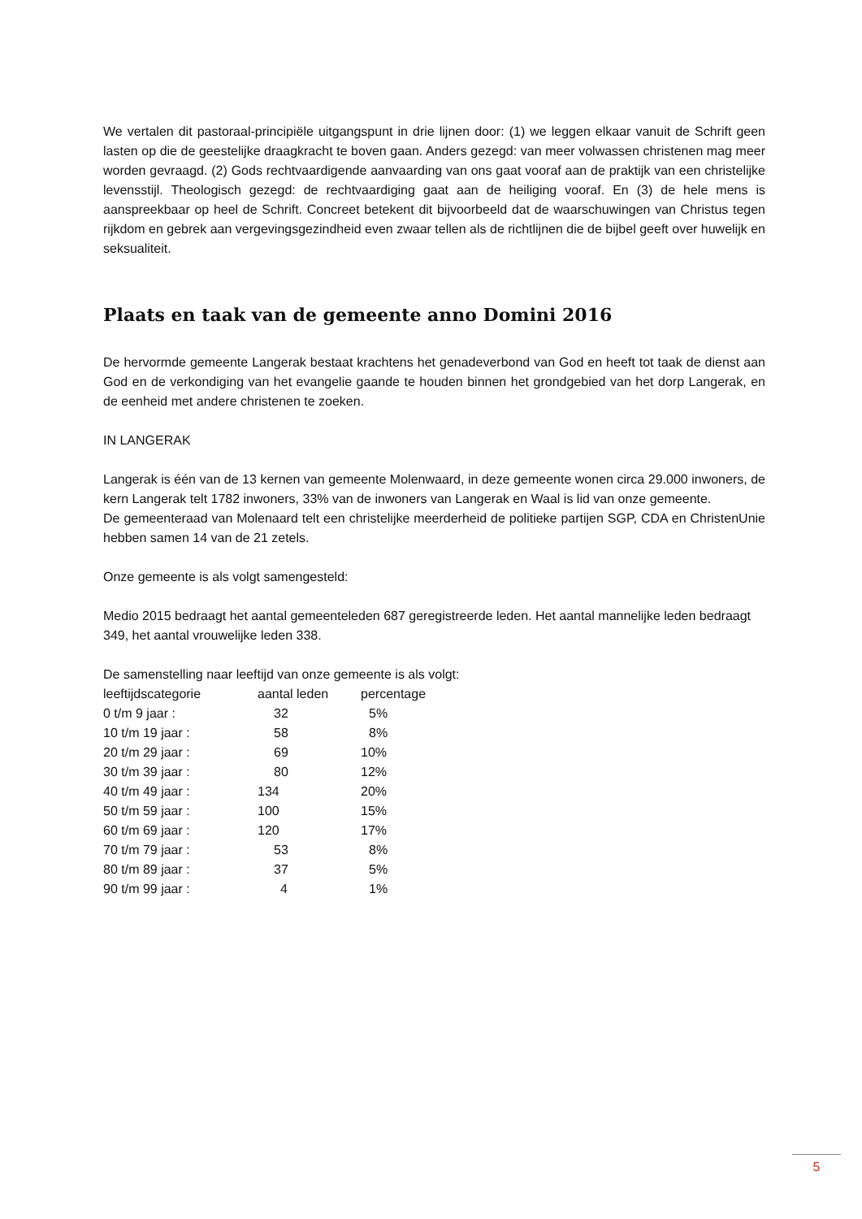We vertalen dit pastoraal-principiële uitgangspunt in drie lijnen door: (1) we leggen elkaar vanuit de Schrift geen lasten op die de geestelijke draagkracht te boven gaan. Anders gezegd: van meer volwassen christenen mag meer worden gevraagd. (2) Gods rechtvaardigende aanvaarding van ons gaat vooraf aan de praktijk van een christelijke levensstijl. Theologisch gezegd: de rechtvaardiging gaat aan de heiliging vooraf. En (3) de hele mens is aanspreekbaar op heel de Schrift. Concreet betekent dit bijvoorbeeld dat de waarschuwingen van Christus tegen rijkdom en gebrek aan vergevingsgezindheid even zwaar tellen als de richtlijnen die de bijbel geeft over huwelijk en seksualiteit.
Plaats en taak van de gemeente anno Domini 2016
De hervormde gemeente Langerak bestaat krachtens het genadeverbond van God en heeft tot taak de dienst aan God en de verkondiging van het evangelie gaande te houden binnen het grondgebied van het dorp Langerak, en de eenheid met andere christenen te zoeken.
IN LANGERAK
Langerak is één van de 13 kernen van gemeente Molenwaard, in deze gemeente wonen circa 29.000 inwoners, de kern Langerak telt 1782 inwoners, 33% van de inwoners van Langerak en Waal is lid van onze gemeente.
De gemeenteraad van Molenaard telt een christelijke meerderheid de politieke partijen SGP, CDA en ChristenUnie hebben samen 14 van de 21 zetels.
Onze gemeente is als volgt samengesteld:
Medio 2015 bedraagt het aantal gemeenteleden 687 geregistreerde leden. Het aantal mannelijke leden bedraagt 349, het aantal vrouwelijke leden 338.
De samenstelling naar leeftijd van onze gemeente is als volgt:
| leeftijdscategorie | aantal leden | percentage |
| 0 t/m 9 jaar : | 32 | 5% |
| 10 t/m 19 jaar : | 58 | 8% |
| 20 t/m 29 jaar : | 69 | 10% |
| 30 t/m 39 jaar : | 80 | 12% |
| 40 t/m 49 jaar : | 134 | 20% |
| 50 t/m 59 jaar : | 100 | 15% |
| 60 t/m 69 jaar : | 120 | 17% |
| 70 t/m 79 jaar : | 53 | 8% |
| 80 t/m 89 jaar : | 37 | 5% |
| 90 t/m 99 jaar : | 4 | 1% |
5